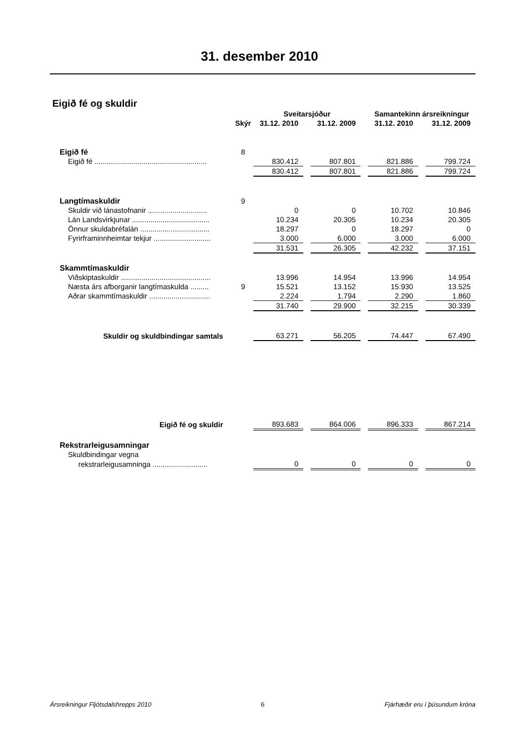31. desember 2010
Eigið fé og skuldir
| | | Sveitarsjóður | | | | Samantekinn ársreikningur | | |
| --- | --- | --- | --- | --- | --- | --- | --- | --- |
| | Skýr | 31.12. 2010 | | 31.12. 2009 | | 31.12. 2010 | | 31.12. 2009 |
| Eigið fé | 8 | | | | | | | |
| Eigið fé ....................................................... | | 830.412 | | 807.801 | | 821.886 | | 799.724 |
| | | 830.412 | | 807.801 | | 821.886 | | 799.724 |
| Langtímaskuldir | 9 | | | | | | | |
| Skuldir við lánastofnanir ............................. | | 0 | | 0 | | 10.702 | | 10.846 |
| Lán Landsvirkjunar ...................................... | | 10.234 | | 20.305 | | 10.234 | | 20.305 |
| Önnur skuldabréfalán .................................. | | 18.297 | | 0 | | 18.297 | | 0 |
| Fyrirframinnheimtar tekjur ............................ | | 3.000 | | 6.000 | | 3.000 | | 6.000 |
| | | 31.531 | | 26.305 | | 42.232 | | 37.151 |
| Skammtímaskuldir | | | | | | | | |
| Viðskiptaskuldir ............................................ | | 13.996 | | 14.954 | | 13.996 | | 14.954 |
| Næsta árs afborganir langtímaskulda ......... | 9 | 15.521 | | 13.152 | | 15.930 | | 13.525 |
| Aðrar skammtímaskuldir .............................. | | 2.224 | | 1.794 | | 2.290 | | 1.860 |
| | | 31.740 | | 29.900 | | 32.215 | | 30.339 |
| Skuldir og skuldbindingar samtals | | 63.271 | | 56.205 | | 74.447 | | 67.490 |
| Eigið fé og skuldir | | 893.683 | | 864.006 | | 896.333 | | 867.214 |
| Rekstrarleigusamningar | | | | | | | | |
| Skuldbindingar vegna | | | | | | | | |
| rekstrarleigusamninga ........................... | | 0 | | 0 | | 0 | | 0 |
Ársreikningur Fljótsdalshrepps 2010 6 Fjárhæðir eru í þúsundum króna